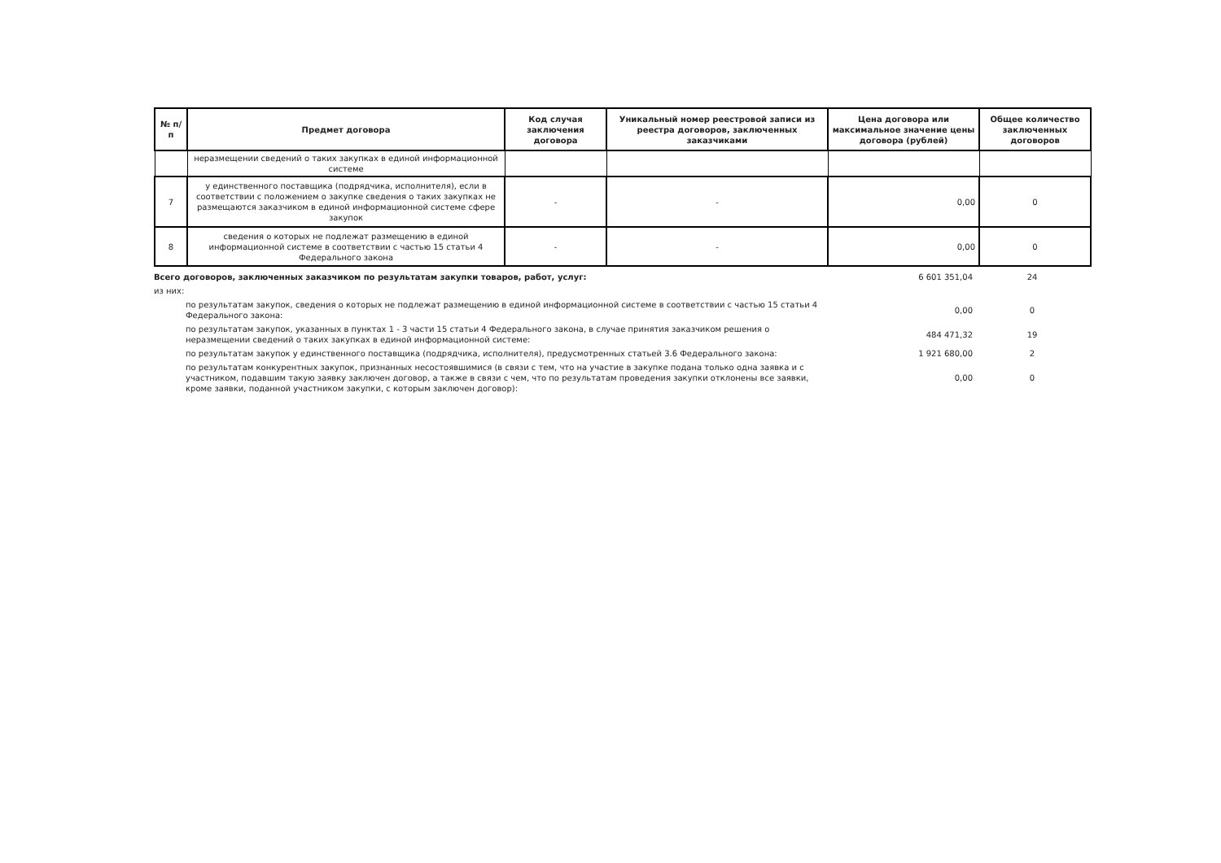| № п/п | Предмет договора | Код случая заключения договора | Уникальный номер реестровой записи из реестра договоров, заключенных заказчиками | Цена договора или максимальное значение цены договора (рублей) | Общее количество заключенных договоров |
| --- | --- | --- | --- | --- | --- |
| | неразмещении сведений о таких закупках в единой информационной системе | | | | |
| 7 | у единственного поставщика (подрядчика, исполнителя), если в соответствии с положением о закупке сведения о таких закупках не размещаются заказчиком в единой информационной системе сфере закупок | - | - | 0,00 | 0 |
| 8 | сведения о которых не подлежат размещению в единой информационной системе в соответствии с частью 15 статьи 4 Федерального закона | - | - | 0,00 | 0 |
| Всего договоров, заключенных заказчиком по результатам закупки товаров, работ, услуг: | 6 601 351,04 | 24 |
| из них: | | |
| по результатам закупок, сведения о которых не подлежат размещению в единой информационной системе в соответствии с частью 15 статьи 4 Федерального закона: | 0,00 | 0 |
| по результатам закупок, указанных в пунктах 1 - 3 части 15 статьи 4 Федерального закона, в случае принятия заказчиком решения о неразмещении сведений о таких закупках в единой информационной системе: | 484 471,32 | 19 |
| по результатам закупок у единственного поставщика (подрядчика, исполнителя), предусмотренных статьей 3.6 Федерального закона: | 1 921 680,00 | 2 |
| по результатам конкурентных закупок, признанных несостоявшимися (в связи с тем, что на участие в закупке подана только одна заявка и с участником, подавшим такую заявку заключен договор, а также в связи с чем, что по результатам проведения закупки отклонены все заявки, кроме заявки, поданной участником закупки, с которым заключен договор): | 0,00 | 0 |